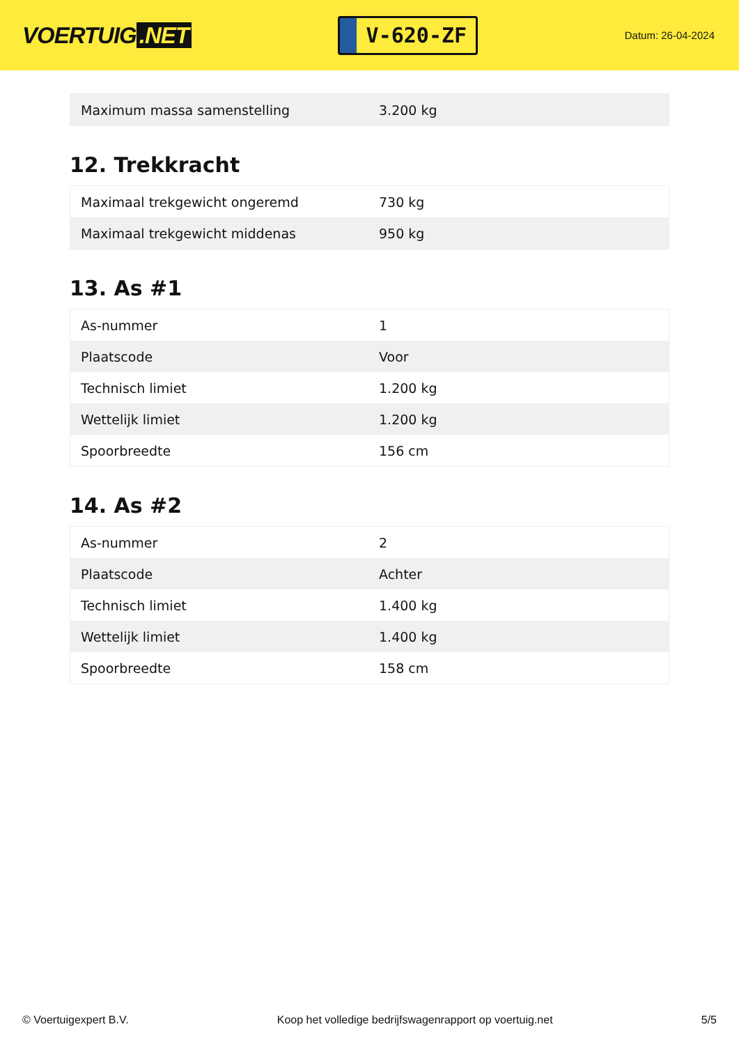VOERTUIG.NET
V-620-ZF
Datum: 26-04-2024
| Maximum massa samenstelling | 3.200 kg |
12. Trekkracht
| Maximaal trekgewicht ongeremd | 730 kg |
| Maximaal trekgewicht middenas | 950 kg |
13. As #1
| As-nummer | 1 |
| Plaatscode | Voor |
| Technisch limiet | 1.200 kg |
| Wettelijk limiet | 1.200 kg |
| Spoorbreedte | 156 cm |
14. As #2
| As-nummer | 2 |
| Plaatscode | Achter |
| Technisch limiet | 1.400 kg |
| Wettelijk limiet | 1.400 kg |
| Spoorbreedte | 158 cm |
© Voertuigexpert B.V. Koop het volledige bedrijfswagenrapport op voertuig.net 5/5